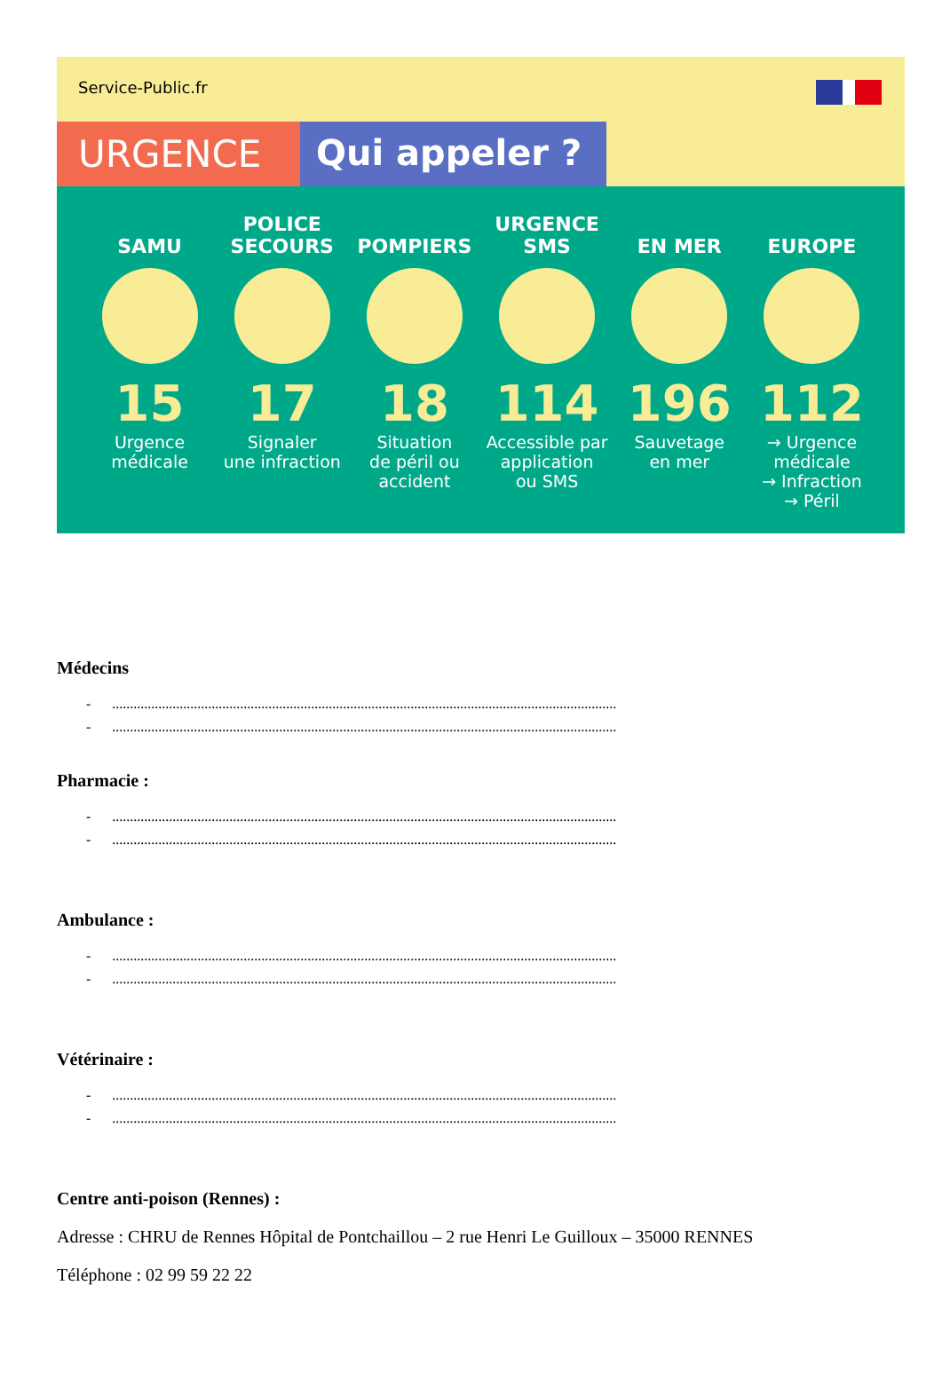Service-Public.fr
URGENCE Qui appeler ?
SAMU
15
Urgence
médicale
POLICE
SECOURS
17
Signaler
une infraction
POMPIERS
18
Situation
de péril ou
accident
URGENCE
SMS
114
Accessible par
application
ou SMS
EN MER
196
Sauvetage
en mer
EUROPE
112
→ Urgence
médicale
→ Infraction
→ Péril
Médecins
- ..............................................................................................................................................
- ..............................................................................................................................................
Pharmacie :
- ..............................................................................................................................................
- ..............................................................................................................................................
Ambulance :
- ..............................................................................................................................................
- ..............................................................................................................................................
Vétérinaire :
- ..............................................................................................................................................
- ..............................................................................................................................................
Centre anti-poison (Rennes) :
Adresse : CHRU de Rennes Hôpital de Pontchaillou – 2 rue Henri Le Guilloux – 35000 RENNES
Téléphone : 02 99 59 22 22